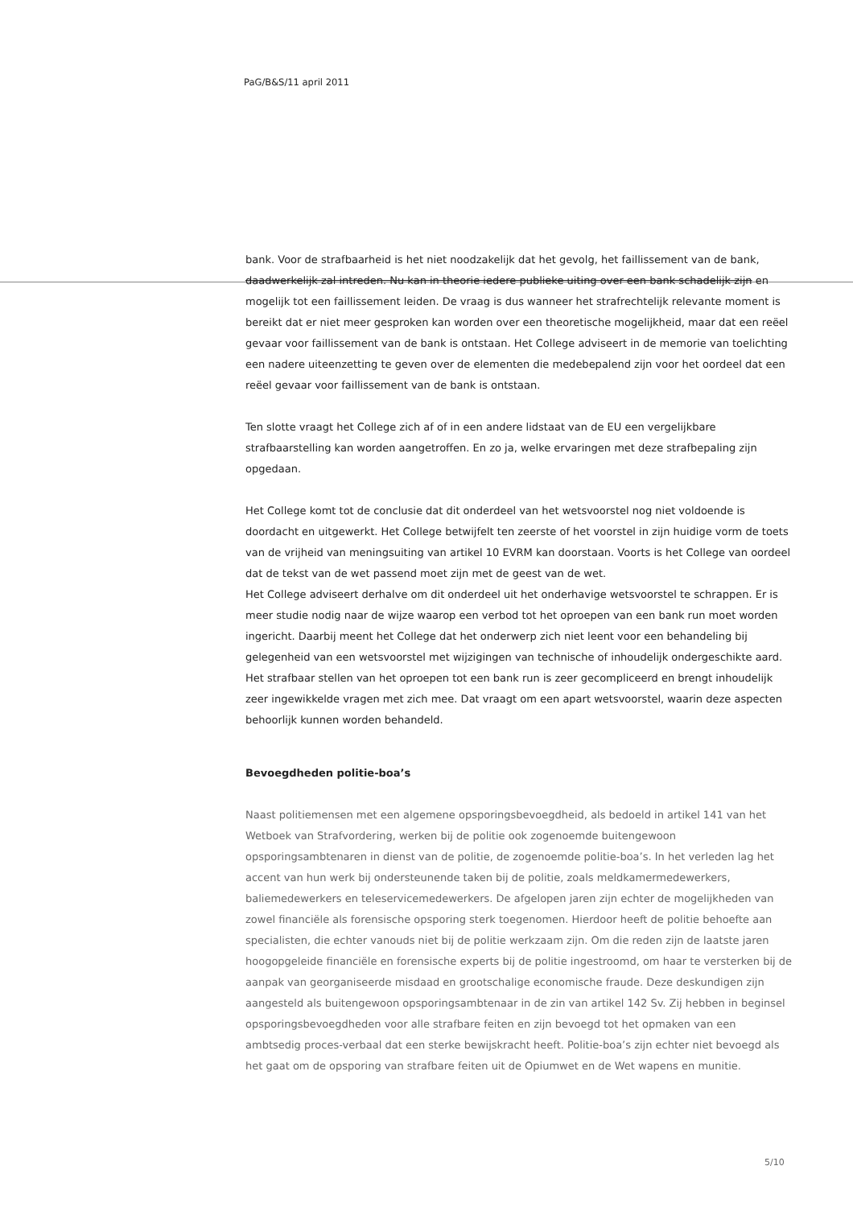PaG/B&S/11 april 2011
bank. Voor de strafbaarheid is het niet noodzakelijk dat het gevolg, het faillissement van de bank, daadwerkelijk zal intreden. Nu kan in theorie iedere publieke uiting over een bank schadelijk zijn en mogelijk tot een faillissement leiden. De vraag is dus wanneer het strafrechtelijk relevante moment is bereikt dat er niet meer gesproken kan worden over een theoretische mogelijkheid, maar dat een reëel gevaar voor faillissement van de bank is ontstaan. Het College adviseert in de memorie van toelichting een nadere uiteenzetting te geven over de elementen die medebepalend zijn voor het oordeel dat een reëel gevaar voor faillissement van de bank is ontstaan.
Ten slotte vraagt het College zich af of in een andere lidstaat van de EU een vergelijkbare strafbaarstelling kan worden aangetroffen. En zo ja, welke ervaringen met deze strafbepaling zijn opgedaan.
Het College komt tot de conclusie dat dit onderdeel van het wetsvoorstel nog niet voldoende is doordacht en uitgewerkt. Het College betwijfelt ten zeerste of het voorstel in zijn huidige vorm de toets van de vrijheid van meningsuiting van artikel 10 EVRM kan doorstaan. Voorts is het College van oordeel dat de tekst van de wet passend moet zijn met de geest van de wet.
Het College adviseert derhalve om dit onderdeel uit het onderhavige wetsvoorstel te schrappen. Er is meer studie nodig naar de wijze waarop een verbod tot het oproepen van een bank run moet worden ingericht. Daarbij meent het College dat het onderwerp zich niet leent voor een behandeling bij gelegenheid van een wetsvoorstel met wijzigingen van technische of inhoudelijk ondergeschikte aard. Het strafbaar stellen van het oproepen tot een bank run is zeer gecompliceerd en brengt inhoudelijk zeer ingewikkelde vragen met zich mee. Dat vraagt om een apart wetsvoorstel, waarin deze aspecten behoorlijk kunnen worden behandeld.
Bevoegdheden politie-boa’s
Naast politiemensen met een algemene opsporingsbevoegdheid, als bedoeld in artikel 141 van het Wetboek van Strafvordering, werken bij de politie ook zogenoemde buitengewoon opsporingsambtenaren in dienst van de politie, de zogenoemde politie-boa’s. In het verleden lag het accent van hun werk bij ondersteunende taken bij de politie, zoals meldkamermedewerkers, baliemedewerkers en teleservicemedewerkers. De afgelopen jaren zijn echter de mogelijkheden van zowel financiële als forensische opsporing sterk toegenomen. Hierdoor heeft de politie behoefte aan specialisten, die echter vanouds niet bij de politie werkzaam zijn. Om die reden zijn de laatste jaren hoogopgeleide financiële en forensische experts bij de politie ingestroomd, om haar te versterken bij de aanpak van georganiseerde misdaad en grootschalige economische fraude. Deze deskundigen zijn aangesteld als buitengewoon opsporingsambtenaar in de zin van artikel 142 Sv. Zij hebben in beginsel opsporingsbevoegdheden voor alle strafbare feiten en zijn bevoegd tot het opmaken van een ambtsedig proces-verbaal dat een sterke bewijskracht heeft. Politie-boa’s zijn echter niet bevoegd als het gaat om de opsporing van strafbare feiten uit de Opiumwet en de Wet wapens en munitie.
5/10